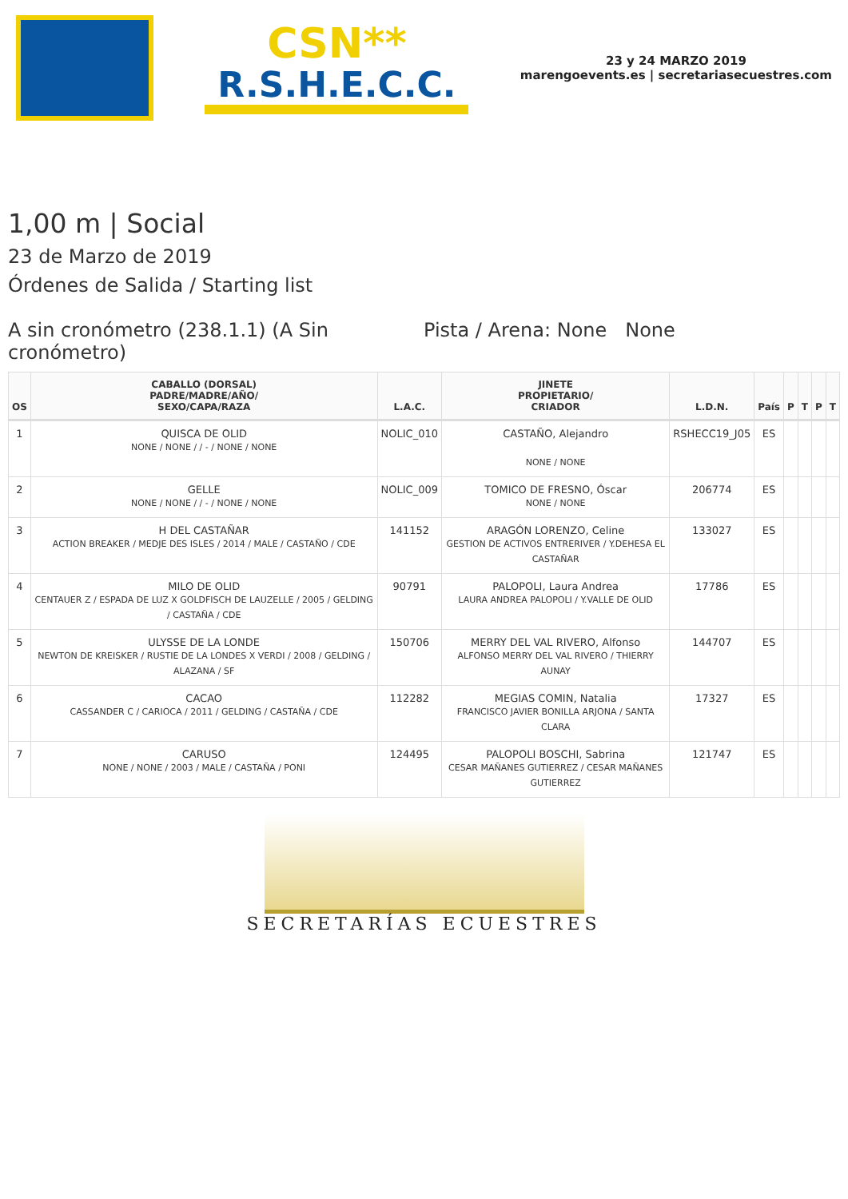CSN**
R.S.H.E.C.C.
23 y 24 MARZO 2019
marengoevents.es | secretariasecuestres.com
1,00 m | Social
23 de Marzo de 2019
Órdenes de Salida / Starting list
A sin cronómetro (238.1.1) (A Sin cronómetro)
Pista / Arena: None None
| OS | CABALLO (DORSAL) PADRE/MADRE/AÑO/ SEXO/CAPA/RAZA | L.A.C. | JINETE PROPIETARIO/ CRIADOR | L.D.N. | País | P | T | P | T |
| --- | --- | --- | --- | --- | --- | --- | --- | --- | --- |
| 1 | QUISCA DE OLID NONE / NONE / / - / NONE / NONE | NOLIC_010 | CASTAÑO, Alejandro NONE / NONE | RSHECC19_J05 | ES | | | | |
| 2 | GELLE NONE / NONE / / - / NONE / NONE | NOLIC_009 | TOMICO DE FRESNO, Óscar NONE / NONE | 206774 | ES | | | | |
| 3 | H DEL CASTAÑAR ACTION BREAKER / MEDJE DES ISLES / 2014 / MALE / CASTAÑO / CDE | 141152 | ARAGÓN LORENZO, Celine GESTION DE ACTIVOS ENTRERIVER / Y.DEHESA EL CASTAÑAR | 133027 | ES | | | | |
| 4 | MILO DE OLID CENTAUER Z / ESPADA DE LUZ X GOLDFISCH DE LAUZELLE / 2005 / GELDING / CASTAÑA / CDE | 90791 | PALOPOLI, Laura Andrea LAURA ANDREA PALOPOLI / Y.VALLE DE OLID | 17786 | ES | | | | |
| 5 | ULYSSE DE LA LONDE NEWTON DE KREISKER / RUSTIE DE LA LONDES X VERDI / 2008 / GELDING / ALAZANA / SF | 150706 | MERRY DEL VAL RIVERO, Alfonso ALFONSO MERRY DEL VAL RIVERO / THIERRY AUNAY | 144707 | ES | | | | |
| 6 | CACAO CASSANDER C / CARIOCA / 2011 / GELDING / CASTAÑA / CDE | 112282 | MEGIAS COMIN, Natalia FRANCISCO JAVIER BONILLA ARJONA / SANTA CLARA | 17327 | ES | | | | |
| 7 | CARUSO NONE / NONE / 2003 / MALE / CASTAÑA / PONI | 124495 | PALOPOLI BOSCHI, Sabrina CESAR MAÑANES GUTIERREZ / CESAR MAÑANES GUTIERREZ | 121747 | ES | | | | |
SECRETARÍAS ECUESTRES